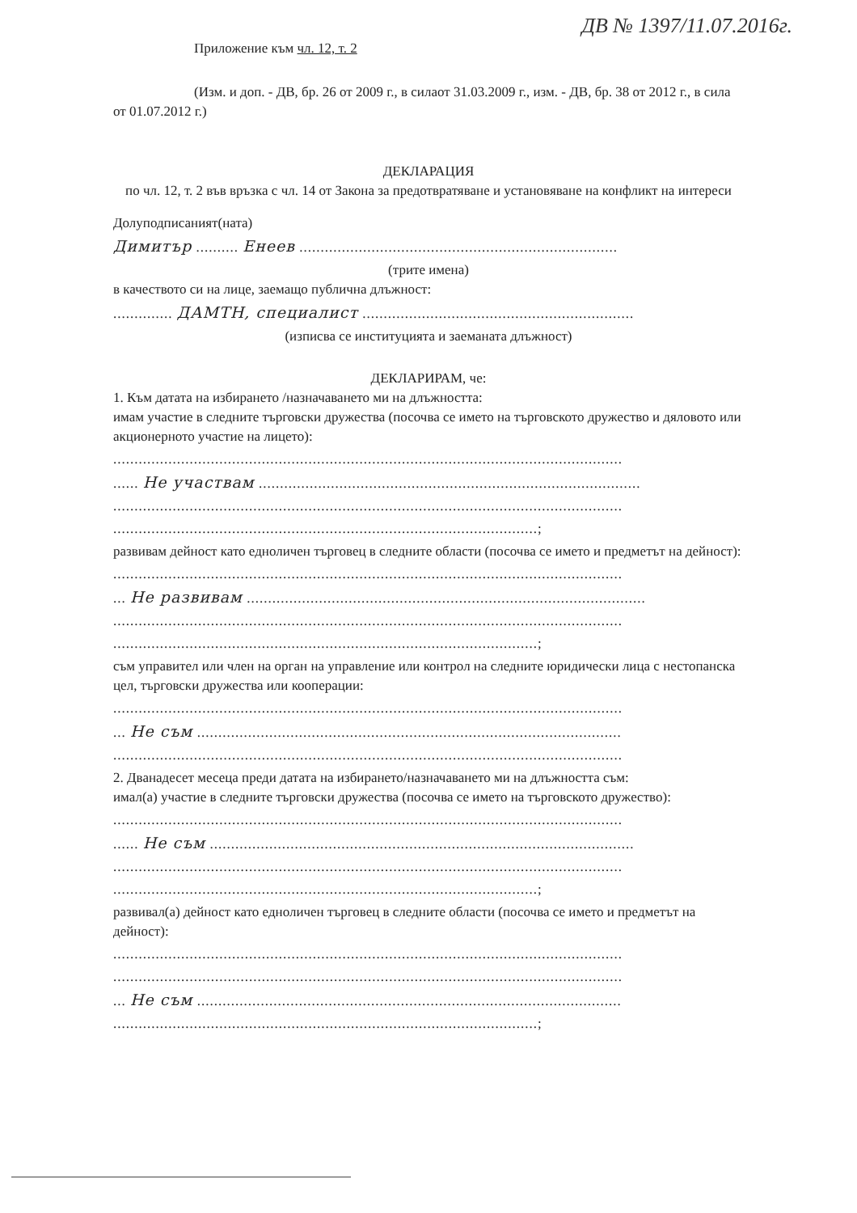ДВ № 1397/11.07.2016г.
Приложение към чл. 12, т. 2
(Изм. и доп. - ДВ, бр. 26 от 2009 г., в силаот 31.03.2009 г., изм. - ДВ, бр. 38 от 2012 г., в сила от 01.07.2012 г.)
ДЕКЛАРАЦИЯ
по чл. 12, т. 2 във връзка с чл. 14 от Закона за предотвратяване и установяване на конфликт на интереси
Долуподписаният(ната)
Димитър .......... Енеев ...........................................................................
(трите имена)
в качеството си на лице, заемащо публична длъжност:
.............. ДАМТН, специалист ................................................................
(изписва се институцията и заеманата длъжност)
ДЕКЛАРИРАМ, че:
1. Към датата на избирането /назначаването ми на длъжността:
имам участие в следните търговски дружества (посочва се името на търговското дружество и дяловото или акционерното участие на лицето):
........................................................................................................................
...... Не участвам ..........................................................................................
........................................................................................................................
....................................................................................................;
развивам дейност като едноличен търговец в следните области (посочва се името и предметът на дейност):
........................................................................................................................
... Не развивам ..............................................................................................
........................................................................................................................
....................................................................................................;
съм управител или член на орган на управление или контрол на следните юридически лица с нестопанска цел, търговски дружества или кооперации:
........................................................................................................................
... Не съм ....................................................................................................
........................................................................................................................
2. Дванадесет месеца преди датата на избирането/назначаването ми на длъжността съм:
имал(а) участие в следните търговски дружества (посочва се името на търговското дружество):
........................................................................................................................
...... Не съм ....................................................................................................
........................................................................................................................
....................................................................................................;
развивал(а) дейност като едноличен търговец в следните области (посочва се името и предметът на дейност):
........................................................................................................................
........................................................................................................................
... Не съм ....................................................................................................
....................................................................................................;